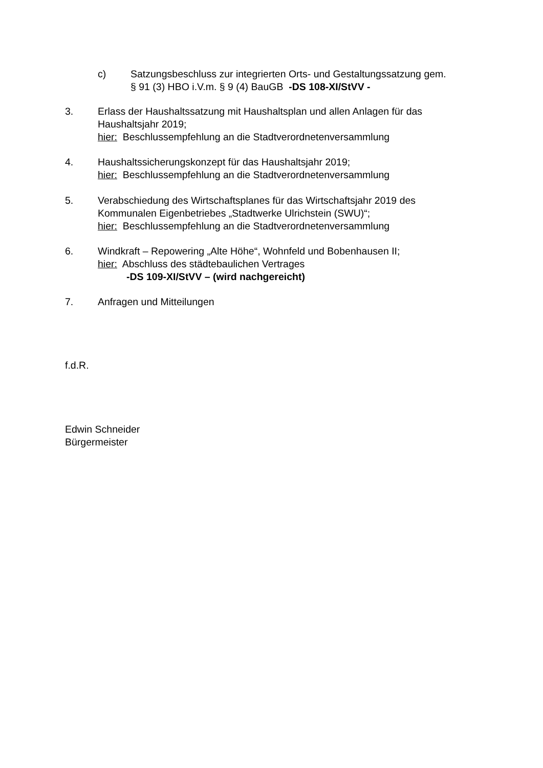c) Satzungsbeschluss zur integrierten Orts- und Gestaltungssatzung gem.
§ 91 (3) HBO i.V.m. § 9 (4) BauGB -DS 108-XI/StVV -
3. Erlass der Haushaltssatzung mit Haushaltsplan und allen Anlagen für das
Haushaltsjahr 2019;
hier: Beschlussempfehlung an die Stadtverordnetenversammlung
4. Haushaltssicherungskonzept für das Haushaltsjahr 2019;
hier: Beschlussempfehlung an die Stadtverordnetenversammlung
5. Verabschiedung des Wirtschaftsplanes für das Wirtschaftsjahr 2019 des
Kommunalen Eigenbetriebes „Stadtwerke Ulrichstein (SWU)“;
hier: Beschlussempfehlung an die Stadtverordnetenversammlung
6. Windkraft – Repowering „Alte Höhe“, Wohnfeld und Bobenhausen II;
hier: Abschluss des städtebaulichen Vertrages
-DS 109-XI/StVV – (wird nachgereicht)
7. Anfragen und Mitteilungen
f.d.R.
Edwin Schneider
Bürgermeister